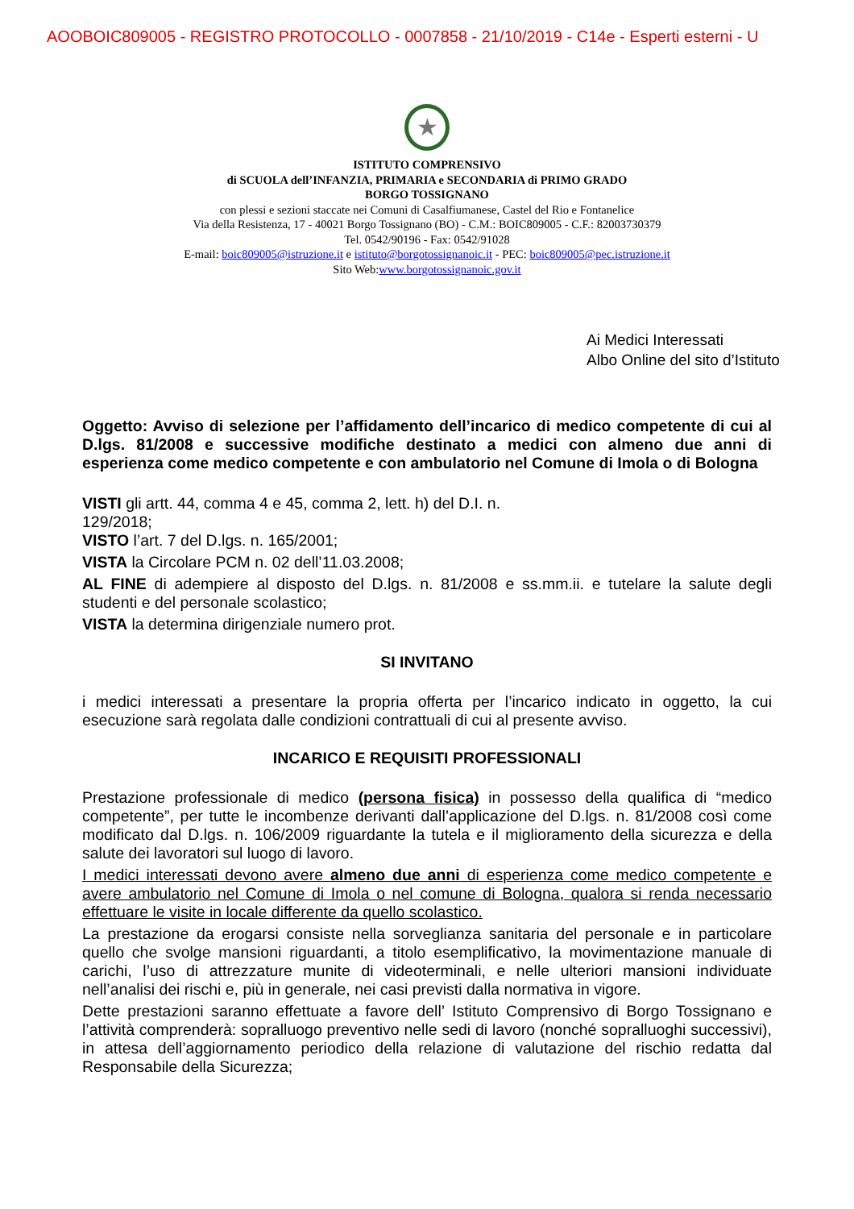AOOBOIC809005 - REGISTRO PROTOCOLLO - 0007858 - 21/10/2019 - C14e - Esperti esterni - U
★
ISTITUTO COMPRENSIVO
di SCUOLA dell’INFANZIA, PRIMARIA e SECONDARIA di PRIMO GRADO
BORGO TOSSIGNANO
con plessi e sezioni staccate nei Comuni di Casalfiumanese, Castel del Rio e Fontanelice
Via della Resistenza, 17 - 40021 Borgo Tossignano (BO) - C.M.: BOIC809005 - C.F.: 82003730379
Tel. 0542/90196 - Fax: 0542/91028
E-mail: boic809005@istruzione.it e istituto@borgotossignanoic.it - PEC: boic809005@pec.istruzione.it
Sito Web:www.borgotossignanoic.gov.it
Ai Medici Interessati
Albo Online del sito d’Istituto
Oggetto: Avviso di selezione per l’affidamento dell’incarico di medico competente di cui al D.lgs. 81/2008 e successive modifiche destinato a medici con almeno due anni di esperienza come medico competente e con ambulatorio nel Comune di Imola o di Bologna
VISTI gli artt. 44, comma 4 e 45, comma 2, lett. h) del D.I. n.
129/2018;
VISTO l’art. 7 del D.lgs. n. 165/2001;
VISTA la Circolare PCM n. 02 dell’11.03.2008;
AL FINE di adempiere al disposto del D.lgs. n. 81/2008 e ss.mm.ii. e tutelare la salute degli studenti e del personale scolastico;
VISTA la determina dirigenziale numero prot.
SI INVITANO
i medici interessati a presentare la propria offerta per l’incarico indicato in oggetto, la cui esecuzione sarà regolata dalle condizioni contrattuali di cui al presente avviso.
INCARICO E REQUISITI PROFESSIONALI
Prestazione professionale di medico (persona fisica) in possesso della qualifica di “medico competente”, per tutte le incombenze derivanti dall’applicazione del D.lgs. n. 81/2008 così come modificato dal D.lgs. n. 106/2009 riguardante la tutela e il miglioramento della sicurezza e della salute dei lavoratori sul luogo di lavoro.
I medici interessati devono avere almeno due anni di esperienza come medico competente e avere ambulatorio nel Comune di Imola o nel comune di Bologna, qualora si renda necessario effettuare le visite in locale differente da quello scolastico.
La prestazione da erogarsi consiste nella sorveglianza sanitaria del personale e in particolare quello che svolge mansioni riguardanti, a titolo esemplificativo, la movimentazione manuale di carichi, l’uso di attrezzature munite di videoterminali, e nelle ulteriori mansioni individuate nell’analisi dei rischi e, più in generale, nei casi previsti dalla normativa in vigore.
Dette prestazioni saranno effettuate a favore dell’ Istituto Comprensivo di Borgo Tossignano e l’attività comprenderà: sopralluogo preventivo nelle sedi di lavoro (nonché sopralluoghi successivi), in attesa dell’aggiornamento periodico della relazione di valutazione del rischio redatta dal Responsabile della Sicurezza;